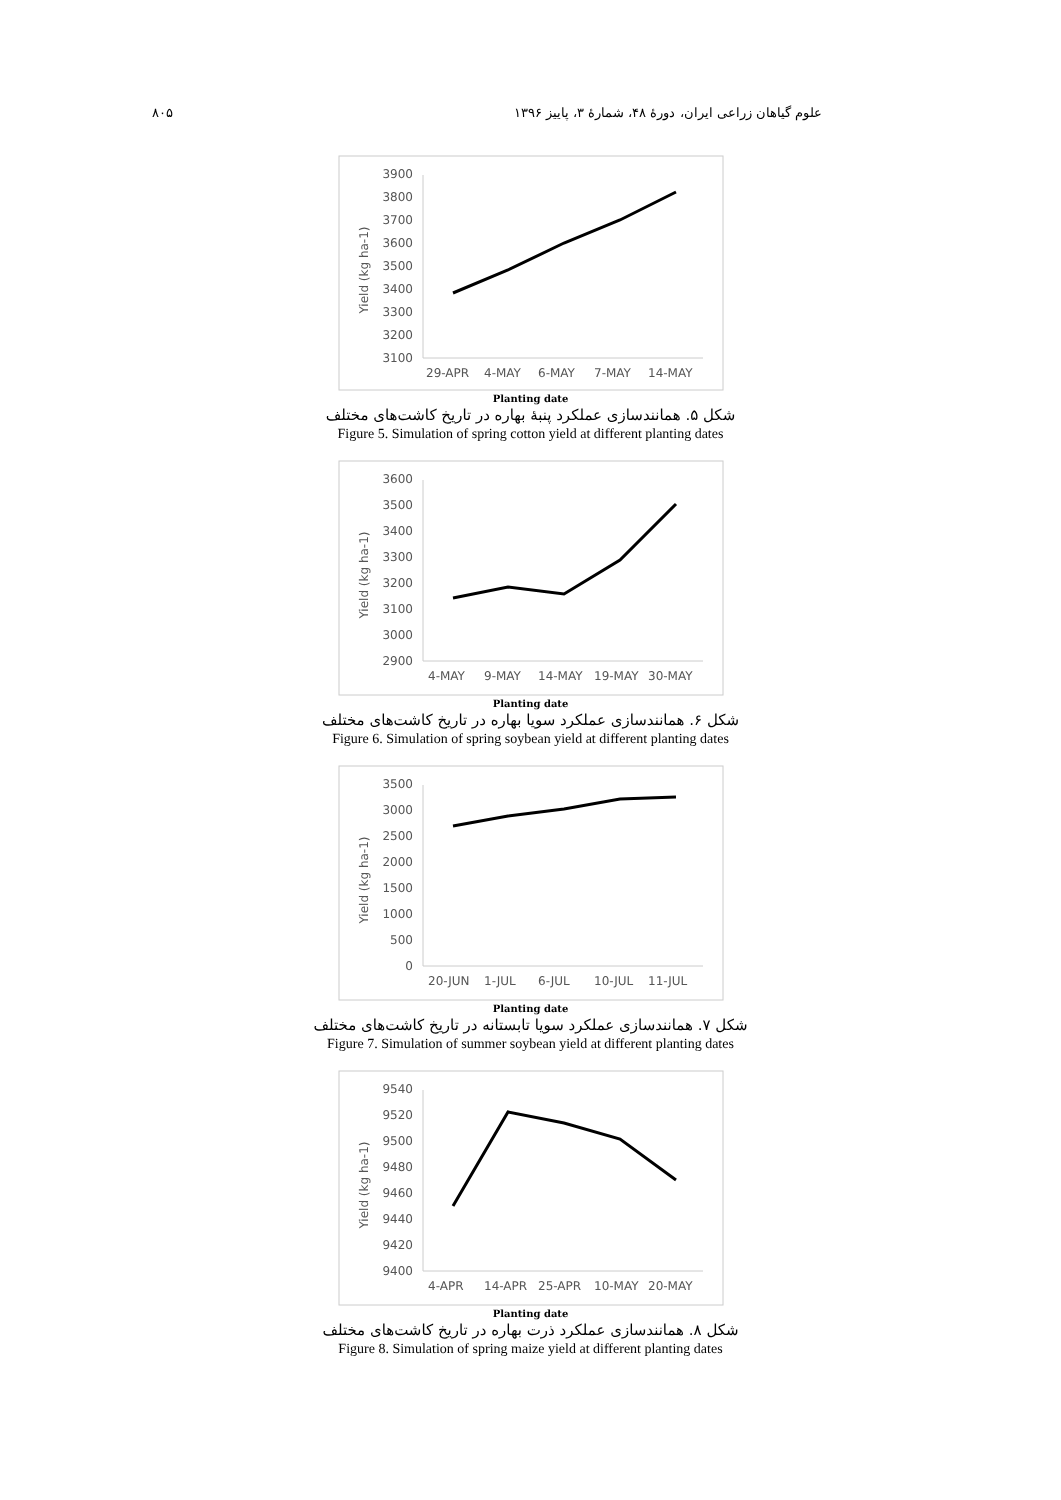۸۰۵ علوم گیاهان زراعی ایران، دورهٔ ۴۸، شمارهٔ ۳، پاییز ۱۳۹۶
3900
3800
3700
3600
3500
3400
3300
3200
3100
Yield (kg ha-1)
29-APR
4-MAY
6-MAY
7-MAY
14-MAY
Planting date
شکل ۵. همانندسازی عملکرد پنبهٔ بهاره در تاریخ کاشت‌های مختلف
Figure 5. Simulation of spring cotton yield at different planting dates
3600
3500
3400
3300
3200
3100
3000
2900
Yield (kg ha-1)
4-MAY
9-MAY
14-MAY
19-MAY
30-MAY
Planting date
شکل ۶. همانندسازی عملکرد سویا بهاره در تاریخ کاشت‌های مختلف
Figure 6. Simulation of spring soybean yield at different planting dates
3500
3000
2500
2000
1500
1000
500
0
Yield (kg ha-1)
20-JUN
1-JUL
6-JUL
10-JUL
11-JUL
Planting date
شکل ۷. همانندسازی عملکرد سویا تابستانه در تاریخ کاشت‌های مختلف
Figure 7. Simulation of summer soybean yield at different planting dates
9540
9520
9500
9480
9460
9440
9420
9400
Yield (kg ha-1)
4-APR
14-APR
25-APR
10-MAY
20-MAY
Planting date
شکل ۸. همانندسازی عملکرد ذرت بهاره در تاریخ کاشت‌های مختلف
Figure 8. Simulation of spring maize yield at different planting dates